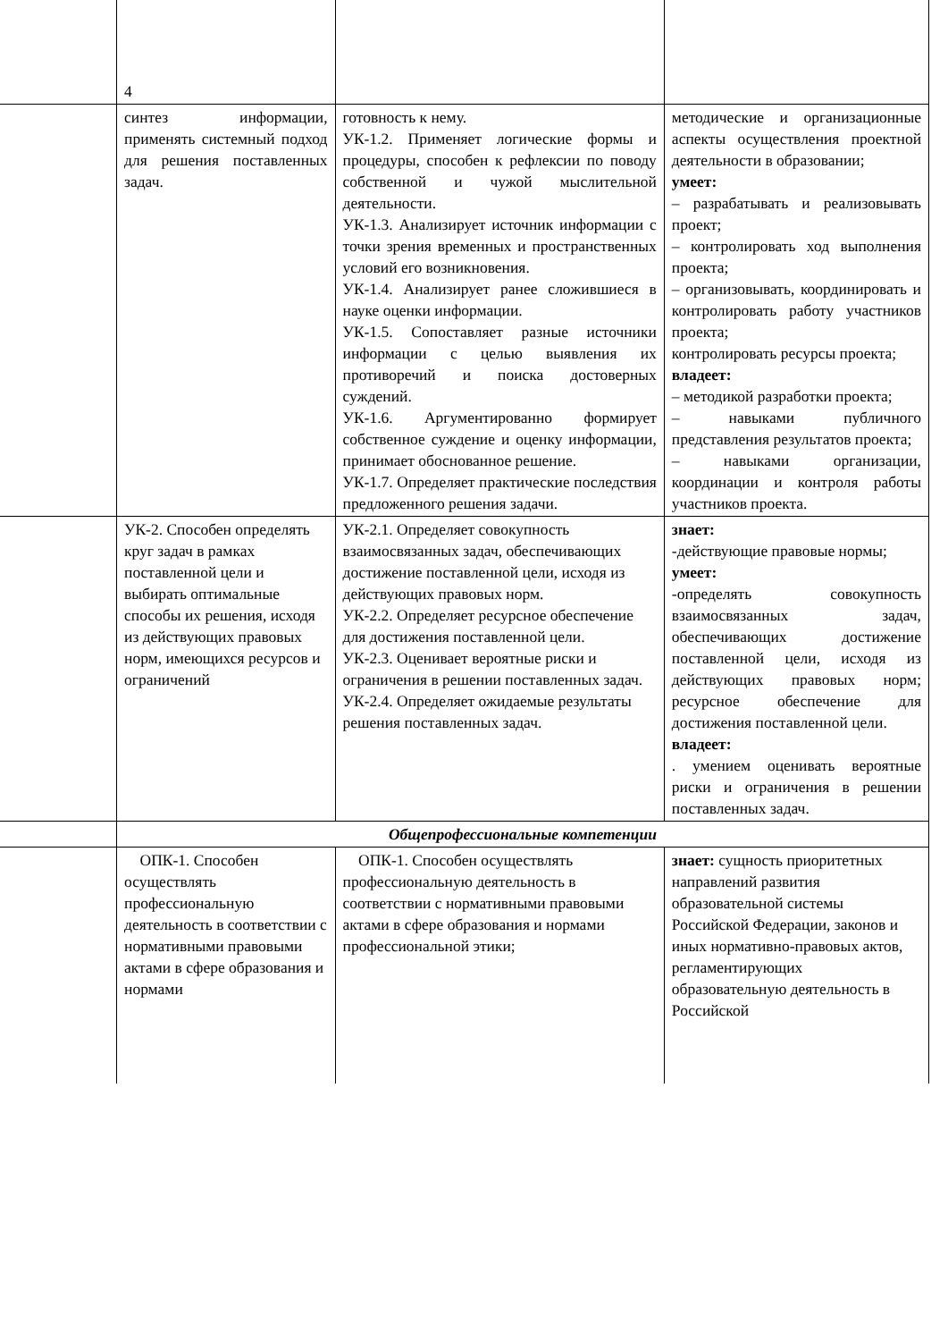| | 4 | | |
| | синтез информации, применять системный подход для решения поставленных задач. | готовность к нему. УК-1.2. Применяет логические формы и процедуры, способен к рефлексии по поводу собственной и чужой мыслительной деятельности. УК-1.3. Анализирует источник информации с точки зрения временных и пространственных условий его возникновения. УК-1.4. Анализирует ранее сложившиеся в науке оценки информации. УК-1.5. Сопоставляет разные источники информации с целью выявления их противоречий и поиска достоверных суждений. УК-1.6. Аргументированно формирует собственное суждение и оценку информации, принимает обоснованное решение. УК-1.7. Определяет практические последствия предложенного решения задачи. | методические и организационные аспекты осуществления проектной деятельности в образовании; умеет: – разрабатывать и реализовывать проект; – контролировать ход выполнения проекта; – организовывать, координировать и контролировать работу участников проекта; контролировать ресурсы проекта; владеет: – методикой разработки проекта; – навыками публичного представления результатов проекта; – навыками организации, координации и контроля работы участников проекта. |
| | УК-2. Способен определять круг задач в рамках поставленной цели и выбирать оптимальные способы их решения, исходя из действующих правовых норм, имеющихся ресурсов и ограничений | УК-2.1. Определяет совокупность взаимосвязанных задач, обеспечивающих достижение поставленной цели, исходя из действующих правовых норм. УК-2.2. Определяет ресурсное обеспечение для достижения поставленной цели. УК-2.3. Оценивает вероятные риски и ограничения в решении поставленных задач. УК-2.4. Определяет ожидаемые результаты решения поставленных задач. | знает: -действующие правовые нормы; умеет: -определять совокупность взаимосвязанных задач, обеспечивающих достижение поставленной цели, исходя из действующих правовых норм; ресурсное обеспечение для достижения поставленной цели. владеет: . умением оценивать вероятные риски и ограничения в решении поставленных задач. |
| | Общепрофессиональные компетенции | | |
| | ОПК-1. Способен осуществлять профессиональную деятельность в соответствии с нормативными правовыми актами в сфере образования и нормами | ОПК-1. Способен осуществлять профессиональную деятельность в соответствии с нормативными правовыми актами в сфере образования и нормами профессиональной этики; | знает: сущность приоритетных направлений развития образовательной системы Российской Федерации, законов и иных нормативно-правовых актов, регламентирующих образовательную деятельность в Российской |